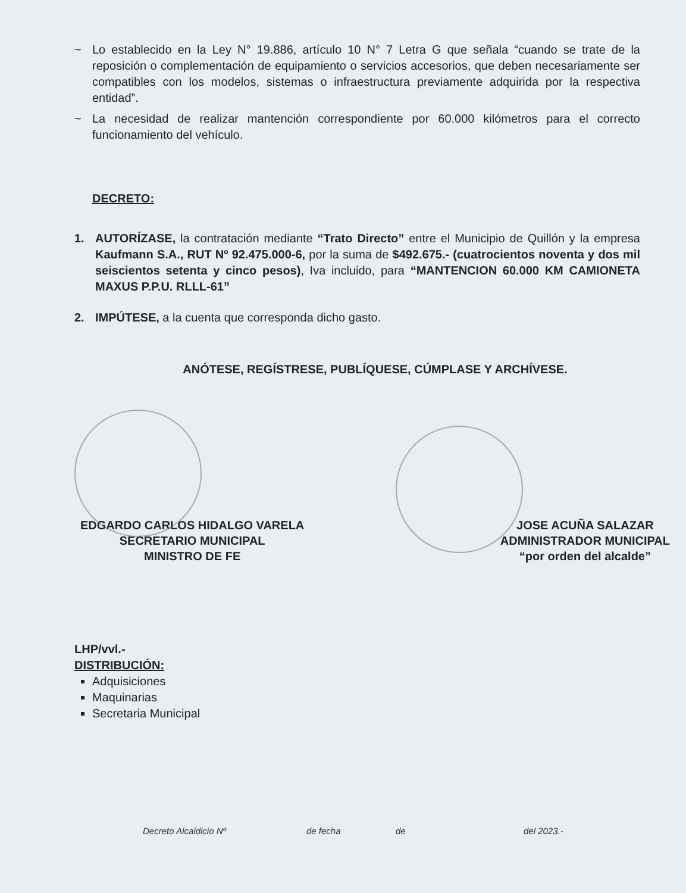~ Lo establecido en la Ley N° 19.886, artículo 10 N° 7 Letra G que señala “cuando se trate de la reposición o complementación de equipamiento o servicios accesorios, que deben necesariamente ser compatibles con los modelos, sistemas o infraestructura previamente adquirida por la respectiva entidad”.
~ La necesidad de realizar mantención correspondiente por 60.000 kilómetros para el correcto funcionamiento del vehículo.
DECRETO:
1. AUTORÍZASE, la contratación mediante “Trato Directo” entre el Municipio de Quillón y la empresa Kaufmann S.A., RUT Nº 92.475.000-6, por la suma de $492.675.- (cuatrocientos noventa y dos mil seiscientos setenta y cinco pesos), Iva incluido, para “MANTENCION 60.000 KM CAMIONETA MAXUS P.P.U. RLLL-61”
2. IMPÚTESE, a la cuenta que corresponda dicho gasto.
ANÓTESE, REGÍSTRESE, PUBLÍQUESE, CÚMPLASE Y ARCHÍVESE.
EDGARDO CARLOS HIDALGO VARELA
SECRETARIO MUNICIPAL
MINISTRO DE FE
JOSE ACUÑA SALAZAR
ADMINISTRADOR MUNICIPAL
“por orden del alcalde”
LHP/vvl.-
DISTRIBUCIÓN:
Adquisiciones
Maquinarias
Secretaria Municipal
Decreto Alcaldicio Nº de fecha de del 2023.-